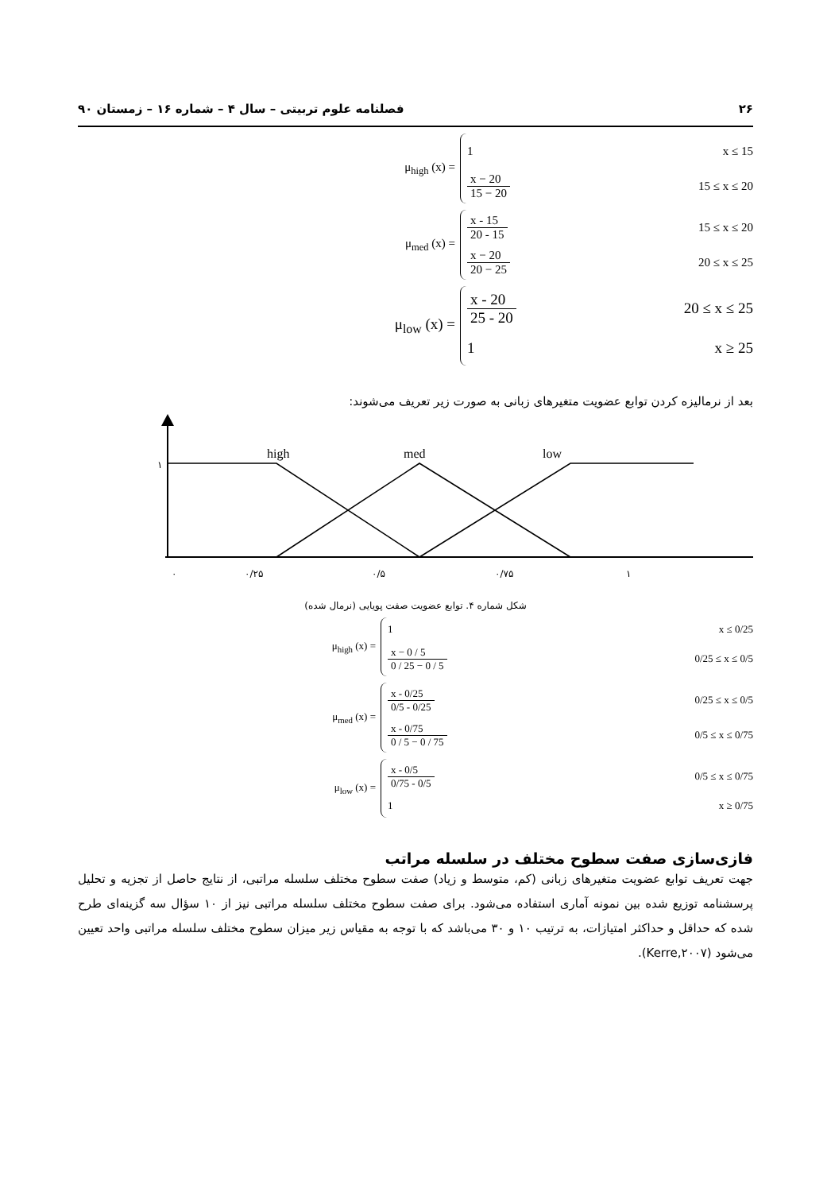۲۶ فصلنامه علوم تربیتی – سال ۴ – شماره ۱۶ – زمستان ۹۰
μ<sub>high</sub> (x) =
1 x ≤ 15
x − 20 15 − 20 15 ≤ x ≤ 20
μ<sub>med</sub> (x) =
x - 15 20 - 15 15 ≤ x ≤ 20
x − 20 20 − 25 20 ≤ x ≤ 25
μ<sub>low</sub> (x) =
x - 20 25 - 20 20 ≤ x ≤ 25
1 x ≥ 25
بعد از نرمالیزه کردن توابع عضویت متغیرهای زبانی به صورت زیر تعریف می‌شوند:
high
med
low
۱
۰
۰/۲۵
۰/۵
۰/۷۵
۱
شکل شماره ۴. توابع عضویت صفت پویایی (نرمال شده)
μ<sub>high</sub> (x) =
1 x ≤ 0/25
x − 0 / 5 0 / 25 − 0 / 5 0/25 ≤ x ≤ 0/5
μ<sub>med</sub> (x) =
x - 0/25 0/5 - 0/25 0/25 ≤ x ≤ 0/5
x - 0/75 0 / 5 − 0 / 75 0/5 ≤ x ≤ 0/75
μ<sub>low</sub> (x) =
x - 0/5 0/75 - 0/5 0/5 ≤ x ≤ 0/75
1 x ≥ 0/75
فازی‌سازی صفت سطوح مختلف در سلسله مراتب
جهت تعریف توابع عضویت متغیرهای زبانی (کم، متوسط و زیاد) صفت سطوح مختلف سلسله مراتبی، از نتایج حاصل از تجزیه و تحلیل پرسشنامه توزیع شده بین نمونه آماری استفاده می‌شود. برای صفت سطوح مختلف سلسله مراتبی نیز از ۱۰ سؤال سه گزینه‌ای طرح شده که حداقل و حداکثر امتیازات، به ترتیب ۱۰ و ۳۰ می‌باشد که با توجه به مقیاس زیر میزان سطوح مختلف سلسله مراتبی واحد تعیین می‌شود (Kerre,۲۰۰۷).